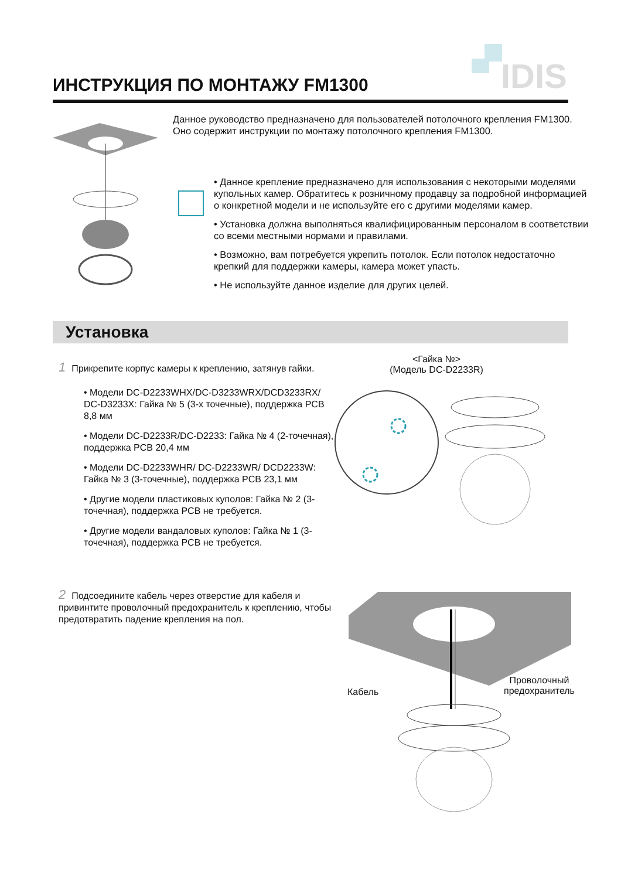IDIS
ИНСТРУКЦИЯ ПО МОНТАЖУ FM1300
Данное руководство предназначено для пользователей потолочного крепления FM1300. Оно содержит инструкции по монтажу потолочного крепления FM1300.
• Данное крепление предназначено для использования с некоторыми моделями купольных камер. Обратитесь к розничному продавцу за подробной информацией о конкретной модели и не используйте его с другими моделями камер.
• Установка должна выполняться квалифицированным персоналом в соответствии со всеми местными нормами и правилами.
• Возможно, вам потребуется укрепить потолок. Если потолок недостаточно крепкий для поддержки камеры, камера может упасть.
• Не используйте данное изделие для других целей.
Установка
1 Прикрепите корпус камеры к креплению, затянув гайки.
<Гайка №>
(Модель DC-D2233R)
• Модели DC-D2233WHX/DC-D3233WRX/DCD3233RX/ DC-D3233X: Гайка № 5 (3-х точечные), поддержка PCB 8,8 мм
• Модели DC-D2233R/DC-D2233: Гайка № 4 (2-точечная), поддержка PCB 20,4 мм
• Модели DC-D2233WHR/ DC-D2233WR/ DCD2233W: Гайка № 3 (3-точечные), поддержка PCB 23,1 мм
• Другие модели пластиковых куполов: Гайка № 2 (3-точечная), поддержка PCB не требуется.
• Другие модели вандаловых куполов: Гайка № 1 (3-точечная), поддержка PCB не требуется.
2 Подсоедините кабель через отверстие для кабеля и привинтите проволочный предохранитель к креплению, чтобы предотвратить падение крепления на пол.
Кабель
Проволочный
предохранитель